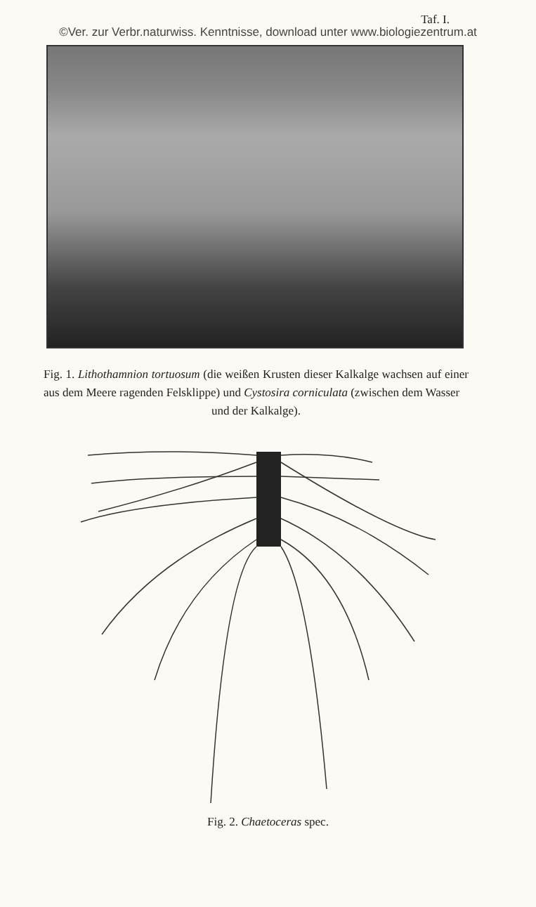Taf. I.
©Ver. zur Verbr.naturwiss. Kenntnisse, download unter www.biologiezentrum.at
Fig. 1. Lithothamnion tortuosum (die weißen Krusten dieser Kalkalge wachsen auf einer aus dem Meere ragenden Felsklippe) und Cystosira corniculata (zwischen dem Wasser
und der Kalkalge).
Fig. 2. Chaetoceras spec.